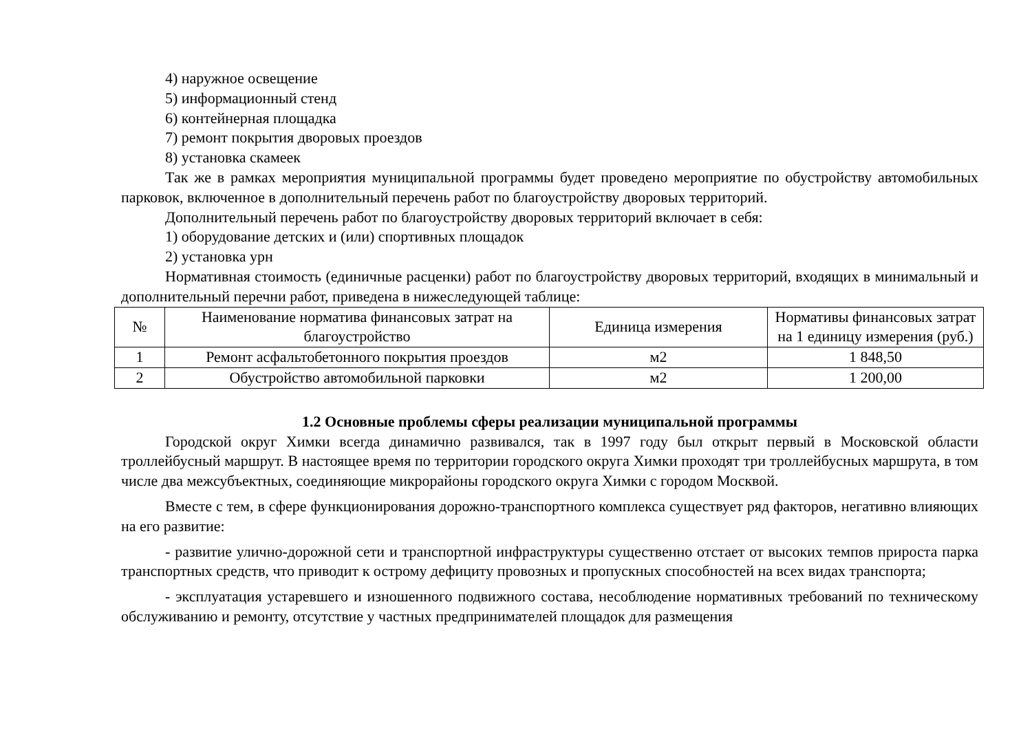4) наружное освещение
5) информационный стенд
6) контейнерная площадка
7) ремонт покрытия дворовых проездов
8) установка скамеек
Так же в рамках мероприятия муниципальной программы будет проведено мероприятие по обустройству автомобильных парковок, включенное в дополнительный перечень работ по благоустройству дворовых территорий.
Дополнительный перечень работ по благоустройству дворовых территорий включает в себя:
1) оборудование детских и (или) спортивных площадок
2) установка урн
Нормативная стоимость (единичные расценки) работ по благоустройству дворовых территорий, входящих в минимальный и дополнительный перечни работ, приведена в нижеследующей таблице:
| № | Наименование норматива финансовых затрат на благоустройство | Единица измерения | Нормативы финансовых затрат на 1 единицу измерения (руб.) |
| --- | --- | --- | --- |
| 1 | Ремонт асфальтобетонного покрытия проездов | м2 | 1 848,50 |
| 2 | Обустройство автомобильной парковки | м2 | 1 200,00 |
1.2 Основные проблемы сферы реализации муниципальной программы
Городской округ Химки всегда динамично развивался, так в 1997 году был открыт первый в Московской области троллейбусный маршрут. В настоящее время по территории городского округа Химки проходят три троллейбусных маршрута, в том числе два межсубъектных, соединяющие микрорайоны городского округа Химки с городом Москвой.
Вместе с тем, в сфере функционирования дорожно-транспортного комплекса существует ряд факторов, негативно влияющих на его развитие:
- развитие улично-дорожной сети и транспортной инфраструктуры существенно отстает от высоких темпов прироста парка транспортных средств, что приводит к острому дефициту провозных и пропускных способностей на всех видах транспорта;
- эксплуатация устаревшего и изношенного подвижного состава, несоблюдение нормативных требований по техническому обслуживанию и ремонту, отсутствие у частных предпринимателей площадок для размещения